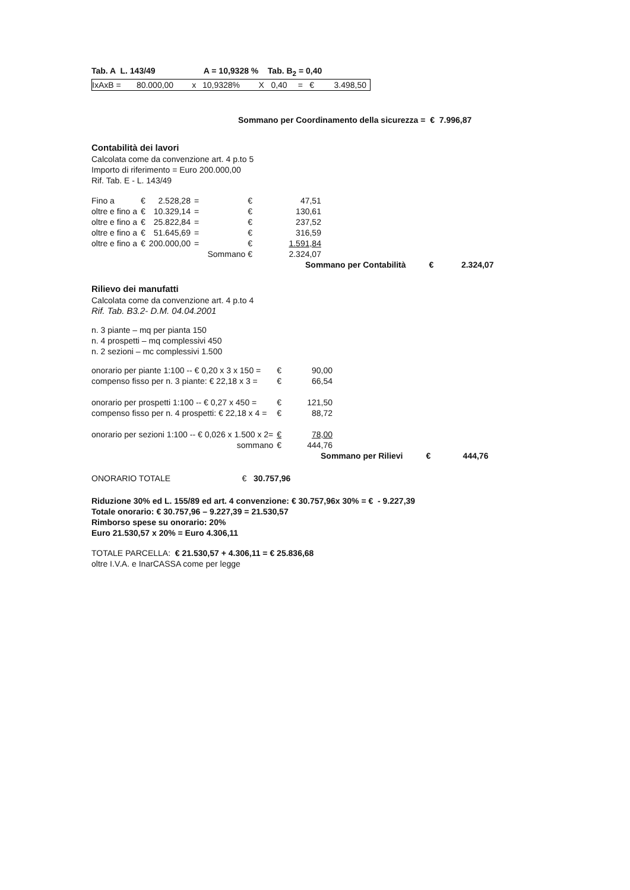Tab. A L. 143/49 A = 10,9328 % Tab. B<sub>2</sub> = 0,40
| IxAxB = | 80.000,00 | x | 10,9328% | X | 0,40 | = | € | 3.498,50 |
Sommano per Coordinamento della sicurezza = € 7.996,87
Contabilità dei lavori
Calcolata come da convenzione art. 4 p.to 5
Importo di riferimento = Euro 200.000,00
Rif. Tab. E - L. 143/49
| Fino a | € | 2.528,28 | = | | € | 47,51 |
| oltre e fino a | € | 10.329,14 | = | | € | 130,61 |
| oltre e fino a | € | 25.822,84 | = | | € | 237,52 |
| oltre e fino a | € | 51.645,69 | = | | € | 316,59 |
| oltre e fino a | € | 200.000,00 | = | | € | 1.591,84 |
| Sommano € | | | | | | 2.324,07 |
Sommano per Contabilità € 2.324,07
Rilievo dei manufatti
Calcolata come da convenzione art. 4 p.to 4
Rif. Tab. B3.2- D.M. 04.04.2001
n. 3 piante – mq per pianta 150
n. 4 prospetti – mq complessivi 450
n. 2 sezioni – mc complessivi 1.500
| onorario per piante 1:100 -- € 0,20 x 3 x 150 = | € | 90,00 |
| compenso fisso per n. 3 piante: € 22,18 x 3 = | € | 66,54 |
| onorario per prospetti 1:100 -- € 0,27 x 450 = | € | 121,50 |
| compenso fisso per n. 4 prospetti: € 22,18 x 4 = | € | 88,72 |
| onorario per sezioni 1:100 -- € 0,026 x 1.500 x 2= | € | 78,00 |
| sommano | € | 444,76 |
Sommano per Rilievi € 444,76
ONORARIO TOTALE € 30.757,96
Riduzione 30% ed L. 155/89 ed art. 4 convenzione: € 30.757,96x 30% = € - 9.227,39
Totale onorario: € 30.757,96 – 9.227,39 = 21.530,57
Rimborso spese su onorario: 20%
Euro 21.530,57 x 20% = Euro 4.306,11
TOTALE PARCELLA: € 21.530,57 + 4.306,11 = € 25.836,68
oltre I.V.A. e InarCASSA come per legge